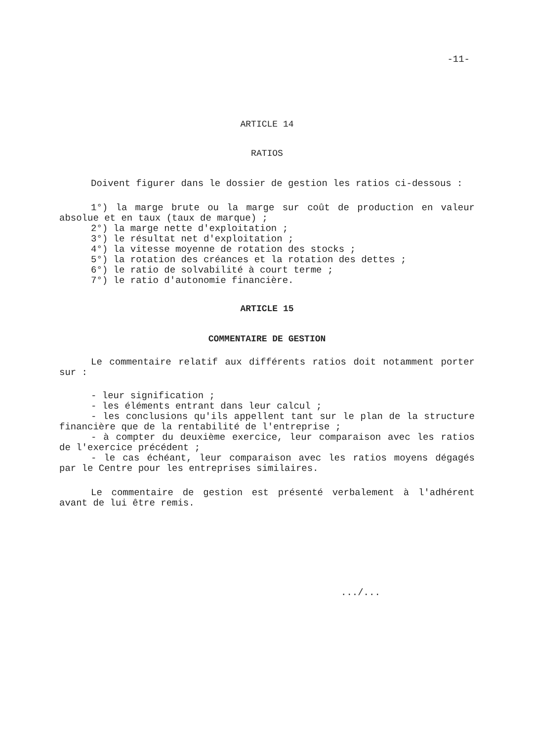-11-
ARTICLE 14
RATIOS
Doivent figurer dans le dossier de gestion les ratios ci-dessous :
1°) la marge brute ou la marge sur coût de production en valeur absolue et en taux (taux de marque) ;
2°) la marge nette d'exploitation ;
3°) le résultat net d'exploitation ;
4°) la vitesse moyenne de rotation des stocks ;
5°) la rotation des créances et la rotation des dettes ;
6°) le ratio de solvabilité à court terme ;
7°) le ratio d'autonomie financière.
ARTICLE 15
COMMENTAIRE DE GESTION
Le commentaire relatif aux différents ratios doit notamment porter sur :
- leur signification ;
- les éléments entrant dans leur calcul ;
- les conclusions qu'ils appellent tant sur le plan de la structure financière que de la rentabilité de l'entreprise ;
- à compter du deuxième exercice, leur comparaison avec les ratios de l'exercice précédent ;
- le cas échéant, leur comparaison avec les ratios moyens dégagés par le Centre pour les entreprises similaires.
Le commentaire de gestion est présenté verbalement à l'adhérent avant de lui être remis.
.../...